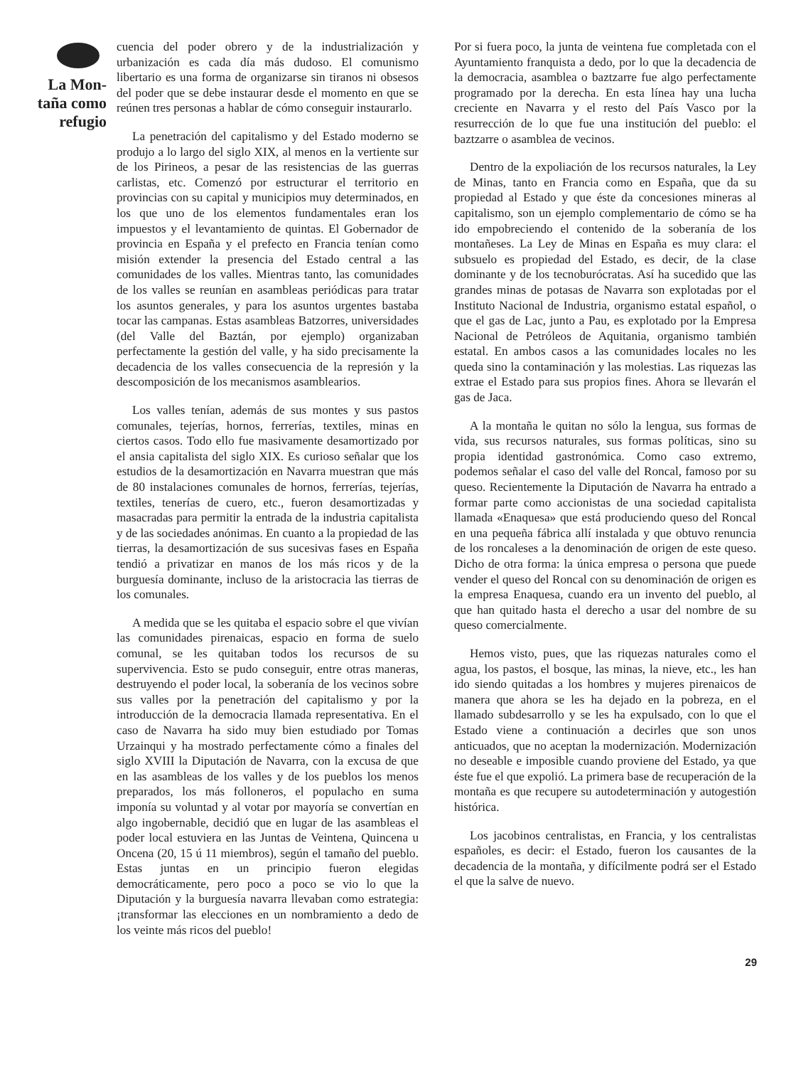La Mon-
taña como
refugio
cuencia del poder obrero y de la industrialización y urbanización es cada día más dudoso. El comunismo libertario es una forma de organizarse sin tiranos ni obsesos del poder que se debe instaurar desde el momento en que se reúnen tres personas a hablar de cómo conseguir instaurarlo.
La penetración del capitalismo y del Estado moderno se produjo a lo largo del siglo XIX, al menos en la vertiente sur de los Pirineos, a pesar de las resistencias de las guerras carlistas, etc. Comenzó por estructurar el territorio en provincias con su capital y municipios muy determinados, en los que uno de los elementos fundamentales eran los impuestos y el levantamiento de quintas. El Gobernador de provincia en España y el prefecto en Francia tenían como misión extender la presencia del Estado central a las comunidades de los valles. Mientras tanto, las comunidades de los valles se reunían en asambleas periódicas para tratar los asuntos generales, y para los asuntos urgentes bastaba tocar las campanas. Estas asambleas Batzorres, universidades (del Valle del Baztán, por ejemplo) organizaban perfectamente la gestión del valle, y ha sido precisamente la decadencia de los valles consecuencia de la represión y la descomposición de los mecanismos asamblearios.
Los valles tenían, además de sus montes y sus pastos comunales, tejerías, hornos, ferrerías, textiles, minas en ciertos casos. Todo ello fue masivamente desamortizado por el ansia capitalista del siglo XIX. Es curioso señalar que los estudios de la desamortización en Navarra muestran que más de 80 instalaciones comunales de hornos, ferrerías, tejerías, textiles, tenerías de cuero, etc., fueron desamortizadas y masacradas para permitir la entrada de la industria capitalista y de las sociedades anónimas. En cuanto a la propiedad de las tierras, la desamortización de sus sucesivas fases en España tendió a privatizar en manos de los más ricos y de la burguesía dominante, incluso de la aristocracia las tierras de los comunales.
A medida que se les quitaba el espacio sobre el que vivían las comunidades pirenaicas, espacio en forma de suelo comunal, se les quitaban todos los recursos de su supervivencia. Esto se pudo conseguir, entre otras maneras, destruyendo el poder local, la soberanía de los vecinos sobre sus valles por la penetración del capitalismo y por la introducción de la democracia llamada representativa. En el caso de Navarra ha sido muy bien estudiado por Tomas Urzainqui y ha mostrado perfectamente cómo a finales del siglo XVIII la Diputación de Navarra, con la excusa de que en las asambleas de los valles y de los pueblos los menos preparados, los más folloneros, el populacho en suma imponía su voluntad y al votar por mayoría se convertían en algo ingobernable, decidió que en lugar de las asambleas el poder local estuviera en las Juntas de Veintena, Quincena u Oncena (20, 15 ú 11 miembros), según el tamaño del pueblo. Estas juntas en un principio fueron elegidas democráticamente, pero poco a poco se vio lo que la Diputación y la burguesía navarra llevaban como estrategia: ¡transformar las elecciones en un nombramiento a dedo de los veinte más ricos del pueblo!
Por si fuera poco, la junta de veintena fue completada con el Ayuntamiento franquista a dedo, por lo que la decadencia de la democracia, asamblea o baztzarre fue algo perfectamente programado por la derecha. En esta línea hay una lucha creciente en Navarra y el resto del País Vasco por la resurrección de lo que fue una institución del pueblo: el baztzarre o asamblea de vecinos.
Dentro de la expoliación de los recursos naturales, la Ley de Minas, tanto en Francia como en España, que da su propiedad al Estado y que éste da concesiones mineras al capitalismo, son un ejemplo complementario de cómo se ha ido empobreciendo el contenido de la soberanía de los montañeses. La Ley de Minas en España es muy clara: el subsuelo es propiedad del Estado, es decir, de la clase dominante y de los tecnoburócratas. Así ha sucedido que las grandes minas de potasas de Navarra son explotadas por el Instituto Nacional de Industria, organismo estatal español, o que el gas de Lac, junto a Pau, es explotado por la Empresa Nacional de Petróleos de Aquitania, organismo también estatal. En ambos casos a las comunidades locales no les queda sino la contaminación y las molestias. Las riquezas las extrae el Estado para sus propios fines. Ahora se llevarán el gas de Jaca.
A la montaña le quitan no sólo la lengua, sus formas de vida, sus recursos naturales, sus formas políticas, sino su propia identidad gastronómica. Como caso extremo, podemos señalar el caso del valle del Roncal, famoso por su queso. Recientemente la Diputación de Navarra ha entrado a formar parte como accionistas de una sociedad capitalista llamada «Enaquesa» que está produciendo queso del Roncal en una pequeña fábrica allí instalada y que obtuvo renuncia de los roncaleses a la denominación de origen de este queso. Dicho de otra forma: la única empresa o persona que puede vender el queso del Roncal con su denominación de origen es la empresa Enaquesa, cuando era un invento del pueblo, al que han quitado hasta el derecho a usar del nombre de su queso comercialmente.
Hemos visto, pues, que las riquezas naturales como el agua, los pastos, el bosque, las minas, la nieve, etc., les han ido siendo quitadas a los hombres y mujeres pirenaicos de manera que ahora se les ha dejado en la pobreza, en el llamado subdesarrollo y se les ha expulsado, con lo que el Estado viene a continuación a decirles que son unos anticuados, que no aceptan la modernización. Modernización no deseable e imposible cuando proviene del Estado, ya que éste fue el que expolió. La primera base de recuperación de la montaña es que recupere su autodeterminación y autogestión histórica.
Los jacobinos centralistas, en Francia, y los centralistas españoles, es decir: el Estado, fueron los causantes de la decadencia de la montaña, y difícilmente podrá ser el Estado el que la salve de nuevo.
29